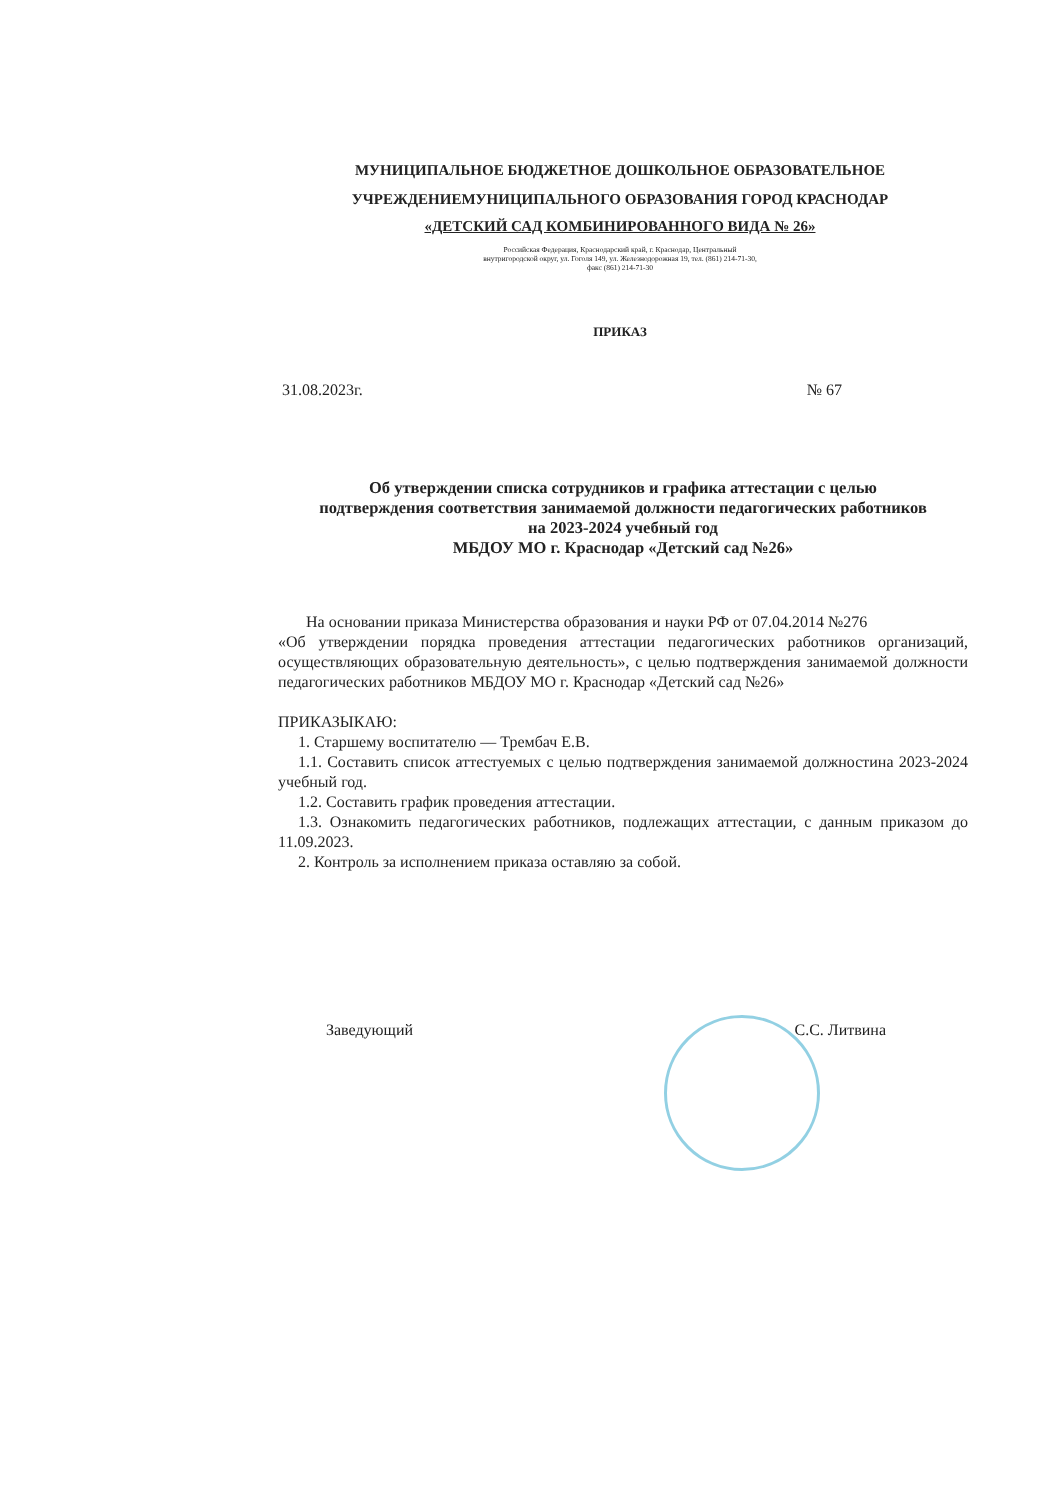МУНИЦИПАЛЬНОЕ БЮДЖЕТНОЕ ДОШКОЛЬНОЕ ОБРАЗОВАТЕЛЬНОЕ
УЧРЕЖДЕНИЕМУНИЦИПАЛЬНОГО ОБРАЗОВАНИЯ ГОРОД КРАСНОДАР
«ДЕТСКИЙ САД КОМБИНИРОВАННОГО ВИДА № 26»
Российская Федерация, Краснодарский край, г. Краснодар, Центральный
внутригородской округ, ул. Гоголя 149, ул. Железнодорожная 19, тел. (861) 214-71-30,
факс (861) 214-71-30
ПРИКАЗ
31.08.2023г. № 67
Об утверждении списка сотрудников и графика аттестации с целью
подтверждения соответствия занимаемой должности педагогических работников
на 2023-2024 учебный год
МБДОУ МО г. Краснодар «Детский сад №26»
На основании приказа Министерства образования и науки РФ от 07.04.2014 №276
«Об утверждении порядка проведения аттестации педагогических работников организаций, осуществляющих образовательную деятельность», с целью подтверждения занимаемой должности педагогических работников МБДОУ МО г. Краснодар «Детский сад №26»
ПРИКАЗЫКАЮ:
1. Старшему воспитателю — Трембач Е.В.
1.1. Составить список аттестуемых с целью подтверждения занимаемой должностина 2023-2024 учебный год.
1.2. Составить график проведения аттестации.
1.3. Ознакомить педагогических работников, подлежащих аттестации, с данным приказом до 11.09.2023.
2. Контроль за исполнением приказа оставляю за собой.
Заведующий С.С. Литвина